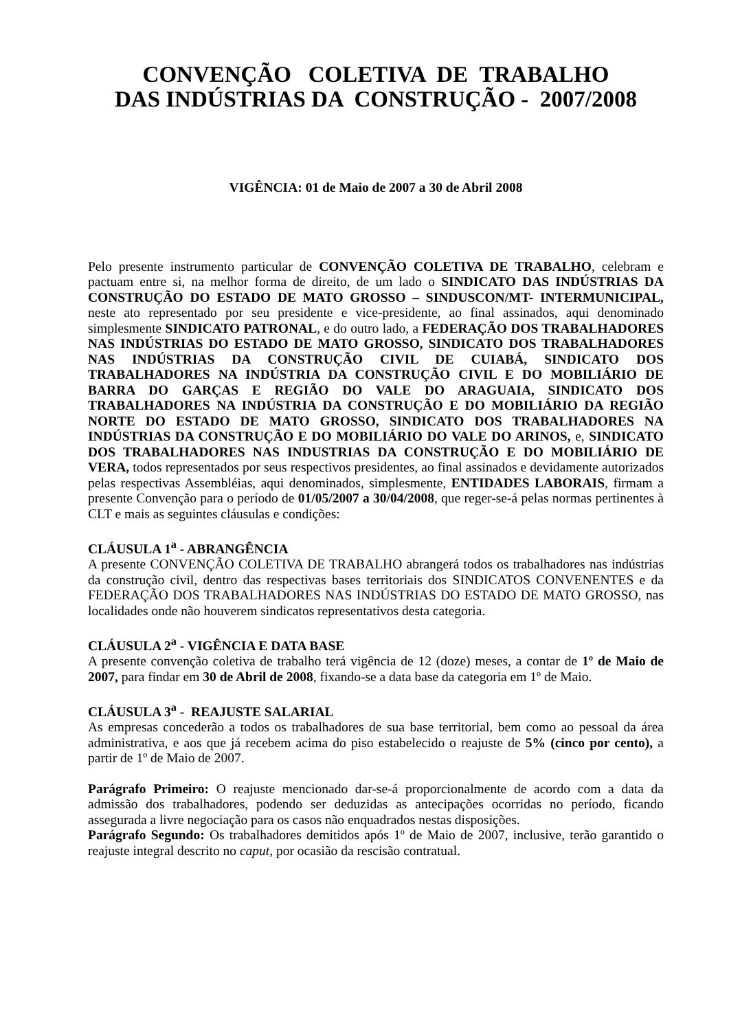CONVENÇÃO COLETIVA DE TRABALHO
DAS INDÚSTRIAS DA CONSTRUÇÃO - 2007/2008
VIGÊNCIA: 01 de Maio de 2007 a 30 de Abril 2008
Pelo presente instrumento particular de CONVENÇÃO COLETIVA DE TRABALHO, celebram e pactuam entre si, na melhor forma de direito, de um lado o SINDICATO DAS INDÚSTRIAS DA CONSTRUÇÃO DO ESTADO DE MATO GROSSO – SINDUSCON/MT- INTERMUNICIPAL, neste ato representado por seu presidente e vice-presidente, ao final assinados, aqui denominado simplesmente SINDICATO PATRONAL, e do outro lado, a FEDERAÇÃO DOS TRABALHADORES NAS INDÚSTRIAS DO ESTADO DE MATO GROSSO, SINDICATO DOS TRABALHADORES NAS INDÚSTRIAS DA CONSTRUÇÃO CIVIL DE CUIABÁ, SINDICATO DOS TRABALHADORES NA INDÚSTRIA DA CONSTRUÇÃO CIVIL E DO MOBILIÁRIO DE BARRA DO GARÇAS E REGIÃO DO VALE DO ARAGUAIA, SINDICATO DOS TRABALHADORES NA INDÚSTRIA DA CONSTRUÇÃO E DO MOBILIÁRIO DA REGIÃO NORTE DO ESTADO DE MATO GROSSO, SINDICATO DOS TRABALHADORES NA INDÚSTRIAS DA CONSTRUÇÃO E DO MOBILIÁRIO DO VALE DO ARINOS, e, SINDICATO DOS TRABALHADORES NAS INDUSTRIAS DA CONSTRUÇÃO E DO MOBILIÁRIO DE VERA, todos representados por seus respectivos presidentes, ao final assinados e devidamente autorizados pelas respectivas Assembléias, aqui denominados, simplesmente, ENTIDADES LABORAIS, firmam a presente Convenção para o período de 01/05/2007 a 30/04/2008, que reger-se-á pelas normas pertinentes à CLT e mais as seguintes cláusulas e condições:
CLÁUSULA 1<sup>a</sup> - ABRANGÊNCIA
A presente CONVENÇÃO COLETIVA DE TRABALHO abrangerá todos os trabalhadores nas indústrias da construção civil, dentro das respectivas bases territoriais dos SINDICATOS CONVENENTES e da FEDERAÇÃO DOS TRABALHADORES NAS INDÚSTRIAS DO ESTADO DE MATO GROSSO, nas localidades onde não houverem sindicatos representativos desta categoria.
CLÁUSULA 2<sup>a</sup> - VIGÊNCIA E DATA BASE
A presente convenção coletiva de trabalho terá vigência de 12 (doze) meses, a contar de 1º de Maio de 2007, para findar em 30 de Abril de 2008, fixando-se a data base da categoria em 1º de Maio.
CLÁUSULA 3<sup>a</sup> - REAJUSTE SALARIAL
As empresas concederão a todos os trabalhadores de sua base territorial, bem como ao pessoal da área administrativa, e aos que já recebem acima do piso estabelecido o reajuste de 5% (cinco por cento), a partir de 1º de Maio de 2007.
Parágrafo Primeiro: O reajuste mencionado dar-se-á proporcionalmente de acordo com a data da admissão dos trabalhadores, podendo ser deduzidas as antecipações ocorridas no período, ficando assegurada a livre negociação para os casos não enquadrados nestas disposições.
Parágrafo Segundo: Os trabalhadores demitidos após 1º de Maio de 2007, inclusive, terão garantido o reajuste integral descrito no caput, por ocasião da rescisão contratual.